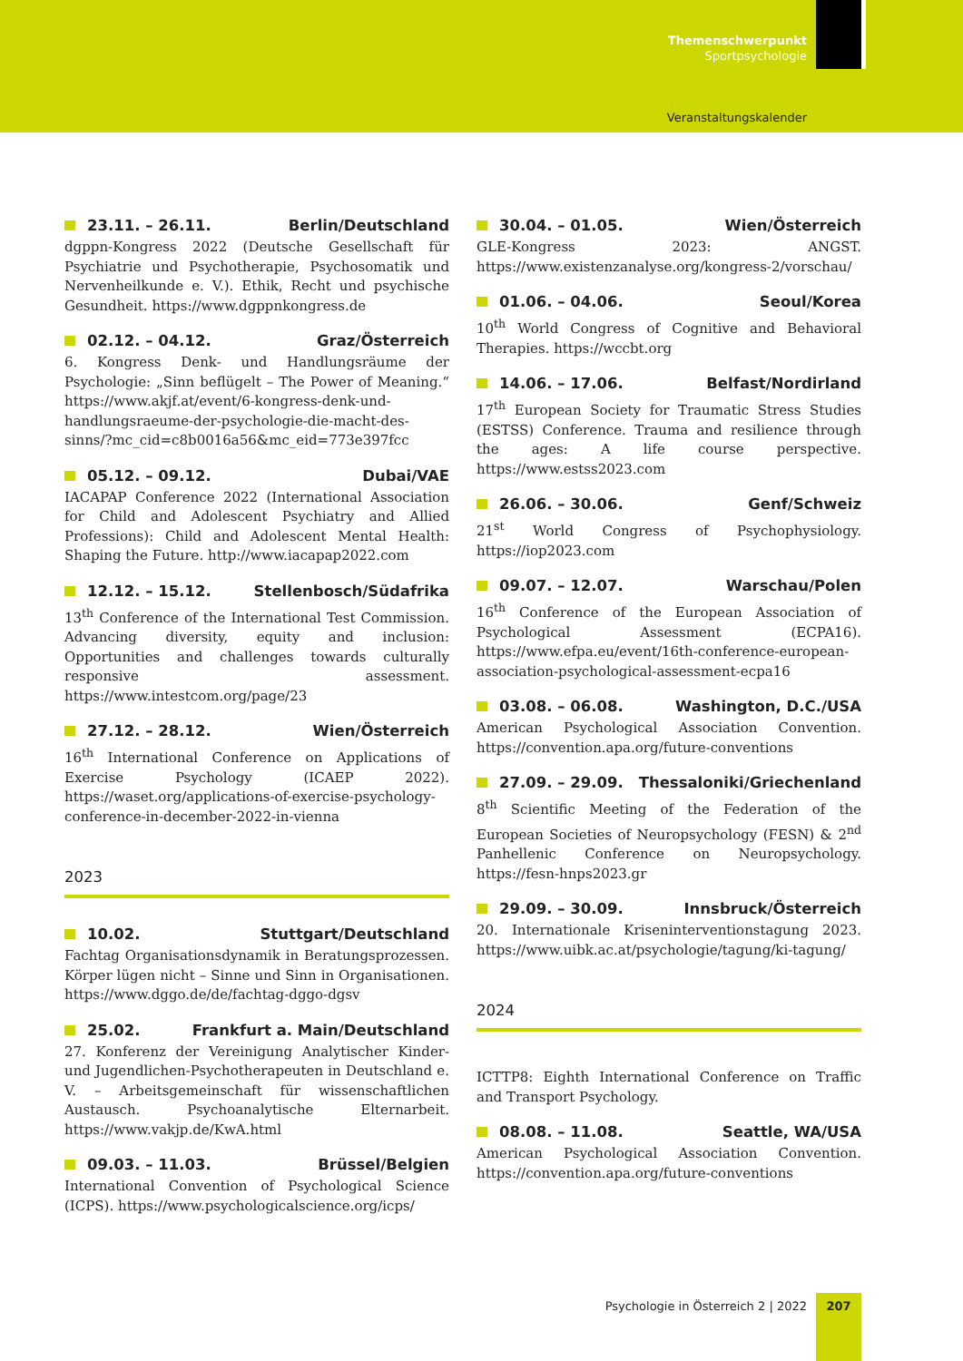Themenschwerpunkt
Sportpsychologie
Veranstaltungskalender
23.11. – 26.11. Berlin/Deutschland
dgppn-Kongress 2022 (Deutsche Gesellschaft für Psychiatrie und Psychotherapie, Psychosomatik und Nervenheilkunde e. V.). Ethik, Recht und psychische Gesundheit. https://www.dgppnkongress.de
02.12. – 04.12. Graz/Österreich
6. Kongress Denk- und Handlungsräume der Psychologie: „Sinn beflügelt – The Power of Meaning.“ https://www.akjf.at/event/6-kongress-denk-und-handlungsraeume-der-psychologie-die-macht-des-sinns/?mc_cid=c8b0016a56&mc_eid=773e397fcc
05.12. – 09.12. Dubai/VAE
IACAPAP Conference 2022 (International Association for Child and Adolescent Psychiatry and Allied Professions): Child and Adolescent Mental Health: Shaping the Future. http://www.iacapap2022.com
12.12. – 15.12. Stellenbosch/Südafrika
13<sup>th</sup> Conference of the International Test Commission. Advancing diversity, equity and inclusion: Opportunities and challenges towards culturally responsive assessment. https://www.intestcom.org/page/23
27.12. – 28.12. Wien/Österreich
16<sup>th</sup> International Conference on Applications of Exercise Psychology (ICAEP 2022). https://waset.org/applications-of-exercise-psychology-conference-in-december-2022-in-vienna
2023
10.02. Stuttgart/Deutschland
Fachtag Organisationsdynamik in Beratungsprozessen. Körper lügen nicht – Sinne und Sinn in Organisationen. https://www.dggo.de/de/fachtag-dggo-dgsv
25.02. Frankfurt a. Main/Deutschland
27. Konferenz der Vereinigung Analytischer Kinder- und Jugendlichen-Psychotherapeuten in Deutschland e. V. – Arbeitsgemeinschaft für wissenschaftlichen Austausch. Psychoanalytische Elternarbeit. https://www.vakjp.de/KwA.html
09.03. – 11.03. Brüssel/Belgien
International Convention of Psychological Science (ICPS). https://www.psychologicalscience.org/icps/
30.04. – 01.05. Wien/Österreich
GLE-Kongress 2023: ANGST. https://www.existenzanalyse.org/kongress-2/vorschau/
01.06. – 04.06. Seoul/Korea
10<sup>th</sup> World Congress of Cognitive and Behavioral Therapies. https://wccbt.org
14.06. – 17.06. Belfast/Nordirland
17<sup>th</sup> European Society for Traumatic Stress Studies (ESTSS) Conference. Trauma and resilience through the ages: A life course perspective. https://www.estss2023.com
26.06. – 30.06. Genf/Schweiz
21<sup>st</sup> World Congress of Psychophysiology. https://iop2023.com
09.07. – 12.07. Warschau/Polen
16<sup>th</sup> Conference of the European Association of Psychological Assessment (ECPA16). https://www.efpa.eu/event/16th-conference-european-association-psychological-assessment-ecpa16
03.08. – 06.08. Washington, D.C./USA
American Psychological Association Convention. https://convention.apa.org/future-conventions
27.09. – 29.09. Thessaloniki/Griechenland
8<sup>th</sup> Scientific Meeting of the Federation of the European Societies of Neuropsychology (FESN) & 2<sup>nd</sup> Panhellenic Conference on Neuropsychology. https://fesn-hnps2023.gr
29.09. – 30.09. Innsbruck/Österreich
20. Internationale Kriseninterventionstagung 2023. https://www.uibk.ac.at/psychologie/tagung/ki-tagung/
2024
ICTTP8: Eighth International Conference on Traffic and Transport Psychology.
08.08. – 11.08. Seattle, WA/USA
American Psychological Association Convention. https://convention.apa.org/future-conventions
Psychologie in Österreich 2 | 2022
207